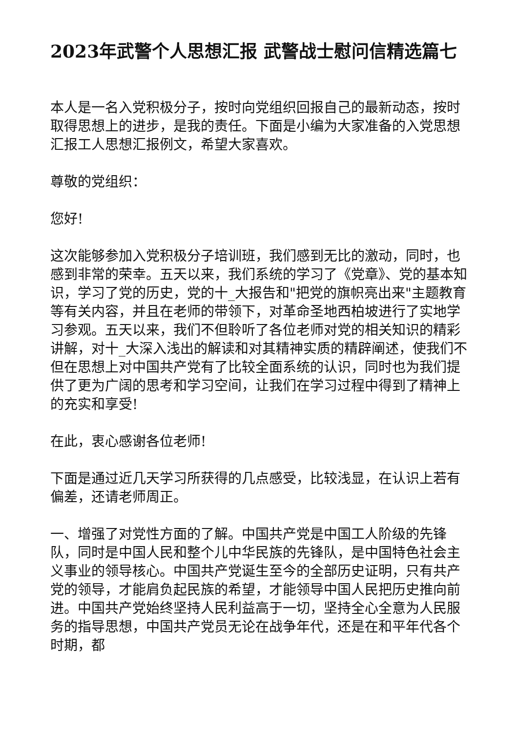2023年武警个人思想汇报 武警战士慰问信精选篇七
本人是一名入党积极分子，按时向党组织回报自己的最新动态，按时取得思想上的进步，是我的责任。下面是小编为大家准备的入党思想汇报工人思想汇报例文，希望大家喜欢。
尊敬的党组织：
您好!
这次能够参加入党积极分子培训班，我们感到无比的激动，同时，也感到非常的荣幸。五天以来，我们系统的学习了《党章》、党的基本知识，学习了党的历史，党的十_大报告和"把党的旗帜亮出来"主题教育等有关内容，并且在老师的带领下，对革命圣地西柏坡进行了实地学习参观。五天以来，我们不但聆听了各位老师对党的相关知识的精彩讲解，对十_大深入浅出的解读和对其精神实质的精辟阐述，使我们不但在思想上对中国共产党有了比较全面系统的认识，同时也为我们提供了更为广阔的思考和学习空间，让我们在学习过程中得到了精神上的充实和享受!
在此，衷心感谢各位老师!
下面是通过近几天学习所获得的几点感受，比较浅显，在认识上若有偏差，还请老师周正。
一、增强了对党性方面的了解。中国共产党是中国工人阶级的先锋队，同时是中国人民和整个儿中华民族的先锋队，是中国特色社会主义事业的领导核心。中国共产党诞生至今的全部历史证明，只有共产党的领导，才能肩负起民族的希望，才能领导中国人民把历史推向前进。中国共产党始终坚持人民利益高于一切，坚持全心全意为人民服务的指导思想，中国共产党员无论在战争年代，还是在和平年代各个时期，都